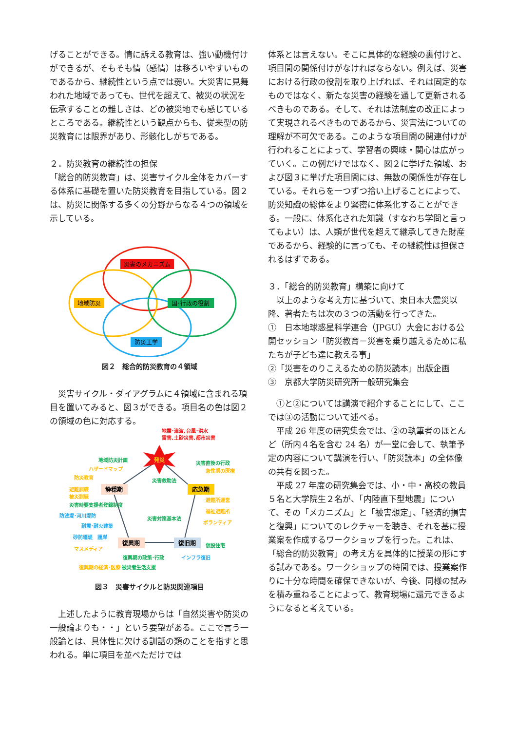げることができる。情に訴える教育は、強い動機付けができるが、そもそも情（感情）は移ろいやすいものであるから、継続性という点では弱い。大災害に見舞われた地域であっても、世代を超えて、被災の状況を伝承することの難しさは、どの被災地でも感じているところである。継続性という観点からも、従来型の防災教育には限界があり、形骸化しがちである。
２．防災教育の継続性の担保
「総合的防災教育」は、災害サイクル全体をカバーする体系に基礎を置いた防災教育を目指している。図２は、防災に関係する多くの分野からなる４つの領域を示している。
災害のメカニズム
地域防災
国･行政の役割
防災工学
図２　総合的防災教育の４領域
　災害サイクル・ダイアグラムに４領域に含まれる項目を置いてみると、図３ができる。項目名の色は図２の領域の色に対応する。
発災
地震･津波､台風･洪水
雷害､土砂災害､都市災害
地域防災計画
ハザードマップ
防災教育
災害直後の行政
急性期の医療
災害救助法
静穏期
応急期
避難訓練
被災訓練
災害時要支援者登録制度
防波堤･河川堤防
耐震･耐火建築
砂防堰堤　護岸
避難所運営
福祉避難所
ボランティア
災害対策基本法
復興期
復旧期
仮設住宅
マスメディア
復興期の政策･行政
インフラ復旧
復興期の経済･医療 被災者生活支援
図３　災害サイクルと防災関連項目
　上述したように教育現場からは「自然災害や防災の一般論よりも・・」という要望がある。ここで言う一般論とは、具体性に欠ける訓話の類のことを指すと思われる。単に項目を並べただけでは
体系とは言えない。そこに具体的な経験の裏付けと、項目間の関係付けがなければならない。例えば、災害における行政の役割を取り上げれば、それは固定的なものではなく、新たな災害の経験を通して更新されるべきものである。そして、それは法制度の改正によって実現されるべきものであるから、災害法についての理解が不可欠である。このような項目間の関連付けが行われることによって、学習者の興味・関心は広がっていく。この例だけではなく、図２に挙げた領域、および図３に挙げた項目間には、無数の関係性が存在している。それらを一つずつ拾い上げることによって、防災知識の総体をより緊密に体系化することができる。一般に、体系化された知識（すなわち学問と言ってもよい）は、人類が世代を超えて継承してきた財産であるから、経験的に言っても、その継続性は担保されるはずである。
３．「総合的防災教育」構築に向けて
　以上のような考え方に基づいて、東日本大震災以降、著者たちは次の３つの活動を行ってきた。
①　日本地球惑星科学連合（JPGU）大会における公開セッション「防災教育－災害を乗り越えるために私たちが子ども達に教える事」
②「災害をのりこえるための防災読本」出版企画
③　京都大学防災研究所一般研究集会
　①と②については講演で紹介することにして、ここでは③の活動について述べる。
　平成 26 年度の研究集会では、②の執筆者のほとんど（所内４名を含む 24 名）が一堂に会して、執筆予定の内容について講演を行い、「防災読本」の全体像の共有を図った。
　平成 27 年度の研究集会では、小・中・高校の教員５名と大学院生２名が、「内陸直下型地震」について、その「メカニズム」と「被害想定」、「経済的損害と復興」についてのレクチャーを聴き、それを基に授業案を作成するワークショップを行った。これは、「総合的防災教育」の考え方を具体的に授業の形にする試みである。ワークショップの時間では、授業案作りに十分な時間を確保できないが、今後、同様の試みを積み重ねることによって、教育現場に還元できるようになると考えている。